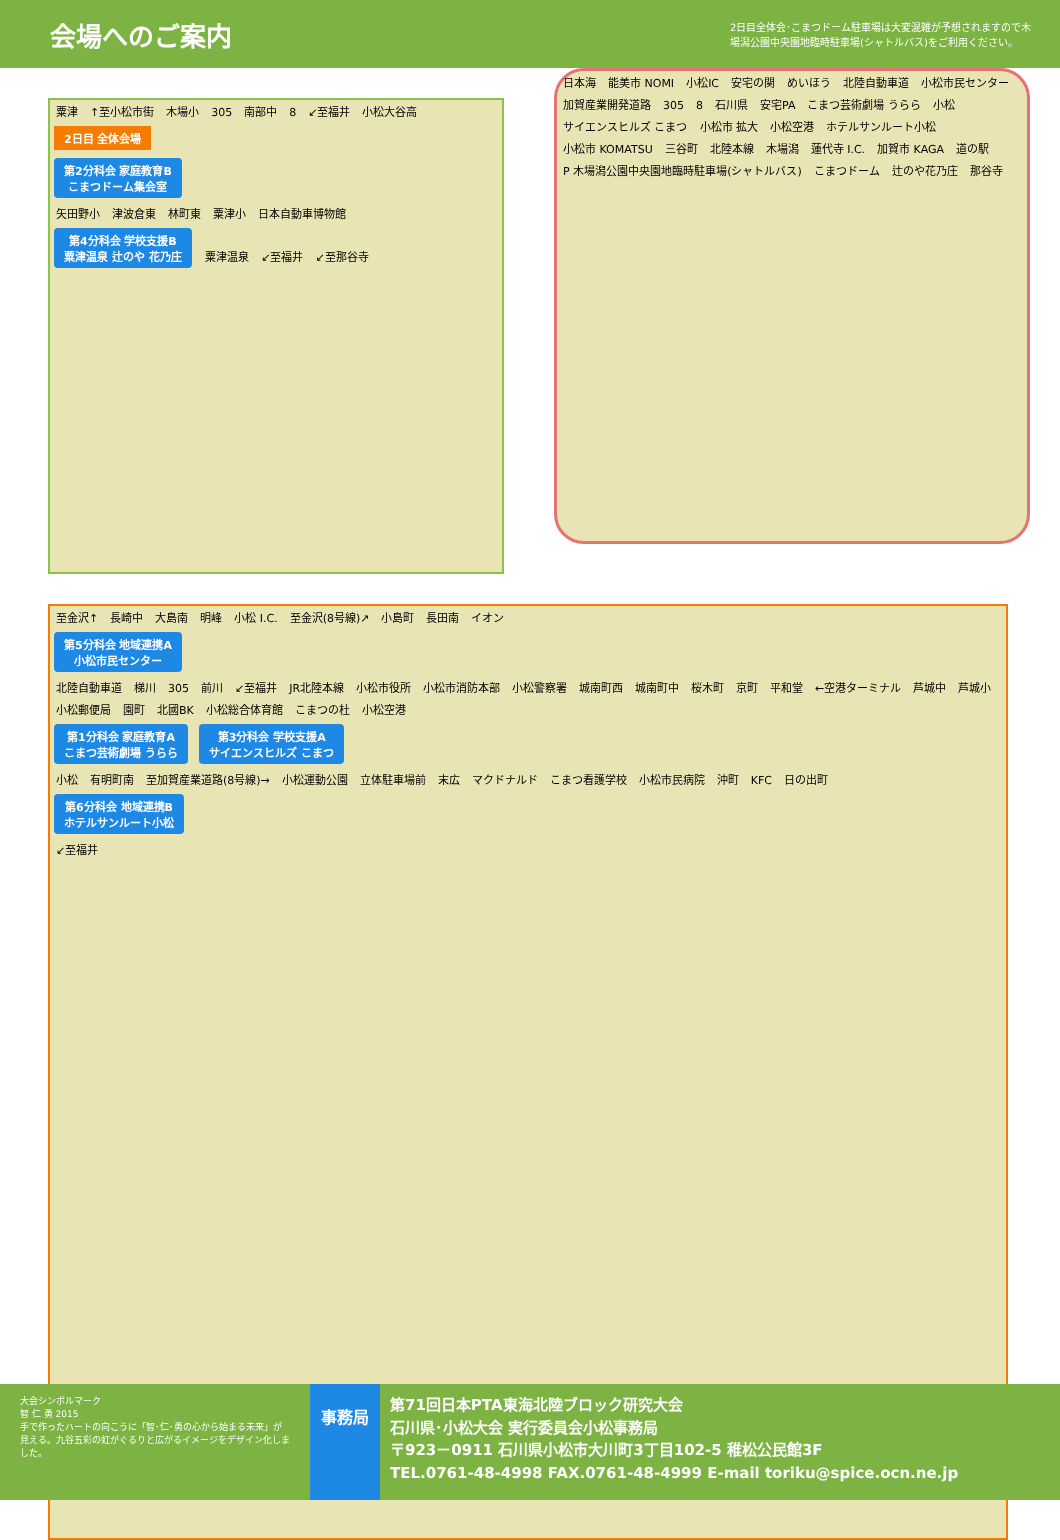会場へのご案内
2日目全体会･こまつドーム駐車場は大変混雑が予想されますので木場潟公園中央園地臨時駐車場(シャトルバス)をご利用ください。
粟津 ↑至小松市街 木場小 305 南部中 8 ↙至福井 小松大谷高
2日目 全体会場
第2分科会 家庭教育B
こまつドーム集会室
矢田野小 津波倉東 林町東 粟津小 日本自動車博物館
第4分科会 学校支援B
粟津温泉 辻のや 花乃庄 粟津温泉 ↙至福井 ↙至那谷寺
日本海 能美市 NOMI 小松IC 安宅の関 めいほう 北陸自動車道 小松市民センター 加賀産業開発道路 305 8 石川県 安宅PA こまつ芸術劇場 うらら 小松 サイエンスヒルズ こまつ 小松市 拡大 小松空港 ホテルサンルート小松 小松市 KOMATSU 三谷町 北陸本線 木場潟 蓮代寺 I.C. 加賀市 KAGA 道の駅 P 木場潟公園中央園地臨時駐車場(シャトルバス) こまつドーム 辻のや花乃庄 那谷寺
至金沢↑ 長崎中 大島南 明峰 小松 I.C. 至金沢(8号線)↗ 小島町 長田南 イオン
第5分科会 地域連携A
小松市民センター
北陸自動車道 梯川 305 前川 ↙至福井 JR北陸本線 小松市役所 小松市消防本部 小松警察署 城南町西 城南町中 桜木町 京町 平和堂 ←空港ターミナル 芦城中 芦城小 小松郵便局 園町 北國BK 小松総合体育館 こまつの杜 小松空港
第1分科会 家庭教育A
こまつ芸術劇場 うらら 第3分科会 学校支援A
サイエンスヒルズ こまつ
小松 有明町南 至加賀産業道路(8号線)→ 小松運動公園 立体駐車場前 末広 マクドナルド こまつ看護学校 小松市民病院 沖町 KFC 日の出町
第6分科会 地域連携B
ホテルサンルート小松
↙至福井
大会シンボルマーク
智 仁 勇 2015
手で作ったハートの向こうに「智･仁･勇の心から始まる未来」が見える。九谷五彩の虹がぐるりと広がるイメージをデザイン化しました。
事務局
第71回日本PTA東海北陸ブロック研究大会
石川県･小松大会 実行委員会小松事務局
〒923－0911 石川県小松市大川町3丁目102-5 稚松公民館3F
TEL.0761-48-4998 FAX.0761-48-4999 E-mail toriku@spice.ocn.ne.jp